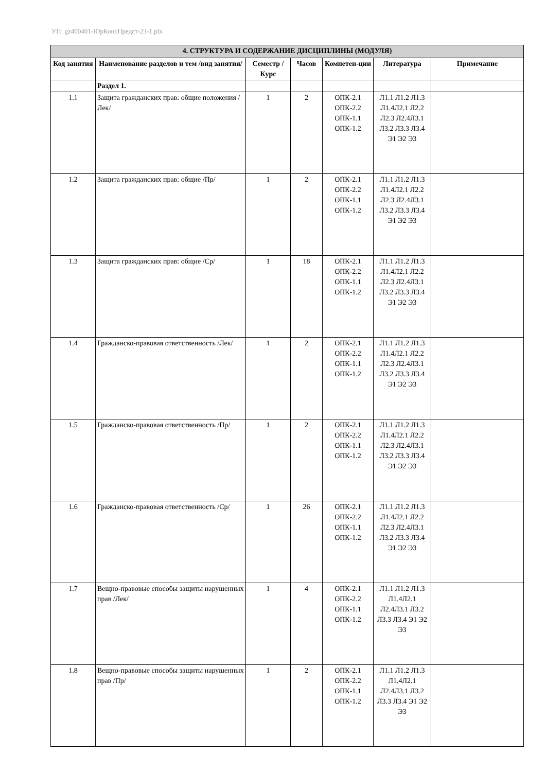УП: gz400401-ЮрКонсПредст-23-1.plx
| 4. СТРУКТУРА И СОДЕРЖАНИЕ ДИСЦИПЛИНЫ (МОДУЛЯ) | | | | | | |
| Код занятия | Наименование разделов и тем /вид занятия/ | Семестр / Курс | Часов | Компетен-ции | Литература | Примечание |
| | Раздел 1. | | | | | |
| 1.1 | Защита гражданских прав: общие положения /Лек/ | 1 | 2 | ОПК-2.1 ОПК-2.2 ОПК-1.1 ОПК-1.2 | Л1.1 Л1.2 Л1.3 Л1.4Л2.1 Л2.2 Л2.3 Л2.4Л3.1 Л3.2 Л3.3 Л3.4 Э1 Э2 Э3 | |
| 1.2 | Защита гражданских прав: общие /Пр/ | 1 | 2 | ОПК-2.1 ОПК-2.2 ОПК-1.1 ОПК-1.2 | Л1.1 Л1.2 Л1.3 Л1.4Л2.1 Л2.2 Л2.3 Л2.4Л3.1 Л3.2 Л3.3 Л3.4 Э1 Э2 Э3 | |
| 1.3 | Защита гражданских прав: общие /Ср/ | 1 | 18 | ОПК-2.1 ОПК-2.2 ОПК-1.1 ОПК-1.2 | Л1.1 Л1.2 Л1.3 Л1.4Л2.1 Л2.2 Л2.3 Л2.4Л3.1 Л3.2 Л3.3 Л3.4 Э1 Э2 Э3 | |
| 1.4 | Гражданско-правовая ответственность /Лек/ | 1 | 2 | ОПК-2.1 ОПК-2.2 ОПК-1.1 ОПК-1.2 | Л1.1 Л1.2 Л1.3 Л1.4Л2.1 Л2.2 Л2.3 Л2.4Л3.1 Л3.2 Л3.3 Л3.4 Э1 Э2 Э3 | |
| 1.5 | Гражданско-правовая ответственность /Пр/ | 1 | 2 | ОПК-2.1 ОПК-2.2 ОПК-1.1 ОПК-1.2 | Л1.1 Л1.2 Л1.3 Л1.4Л2.1 Л2.2 Л2.3 Л2.4Л3.1 Л3.2 Л3.3 Л3.4 Э1 Э2 Э3 | |
| 1.6 | Гражданско-правовая ответственность /Ср/ | 1 | 26 | ОПК-2.1 ОПК-2.2 ОПК-1.1 ОПК-1.2 | Л1.1 Л1.2 Л1.3 Л1.4Л2.1 Л2.2 Л2.3 Л2.4Л3.1 Л3.2 Л3.3 Л3.4 Э1 Э2 Э3 | |
| 1.7 | Вещно-правовые способы защиты нарушенных прав /Лек/ | 1 | 4 | ОПК-2.1 ОПК-2.2 ОПК-1.1 ОПК-1.2 | Л1.1 Л1.2 Л1.3 Л1.4Л2.1 Л2.4Л3.1 Л3.2 Л3.3 Л3.4 Э1 Э2 Э3 | |
| 1.8 | Вещно-правовые способы защиты нарушенных прав /Пр/ | 1 | 2 | ОПК-2.1 ОПК-2.2 ОПК-1.1 ОПК-1.2 | Л1.1 Л1.2 Л1.3 Л1.4Л2.1 Л2.4Л3.1 Л3.2 Л3.3 Л3.4 Э1 Э2 Э3 | |